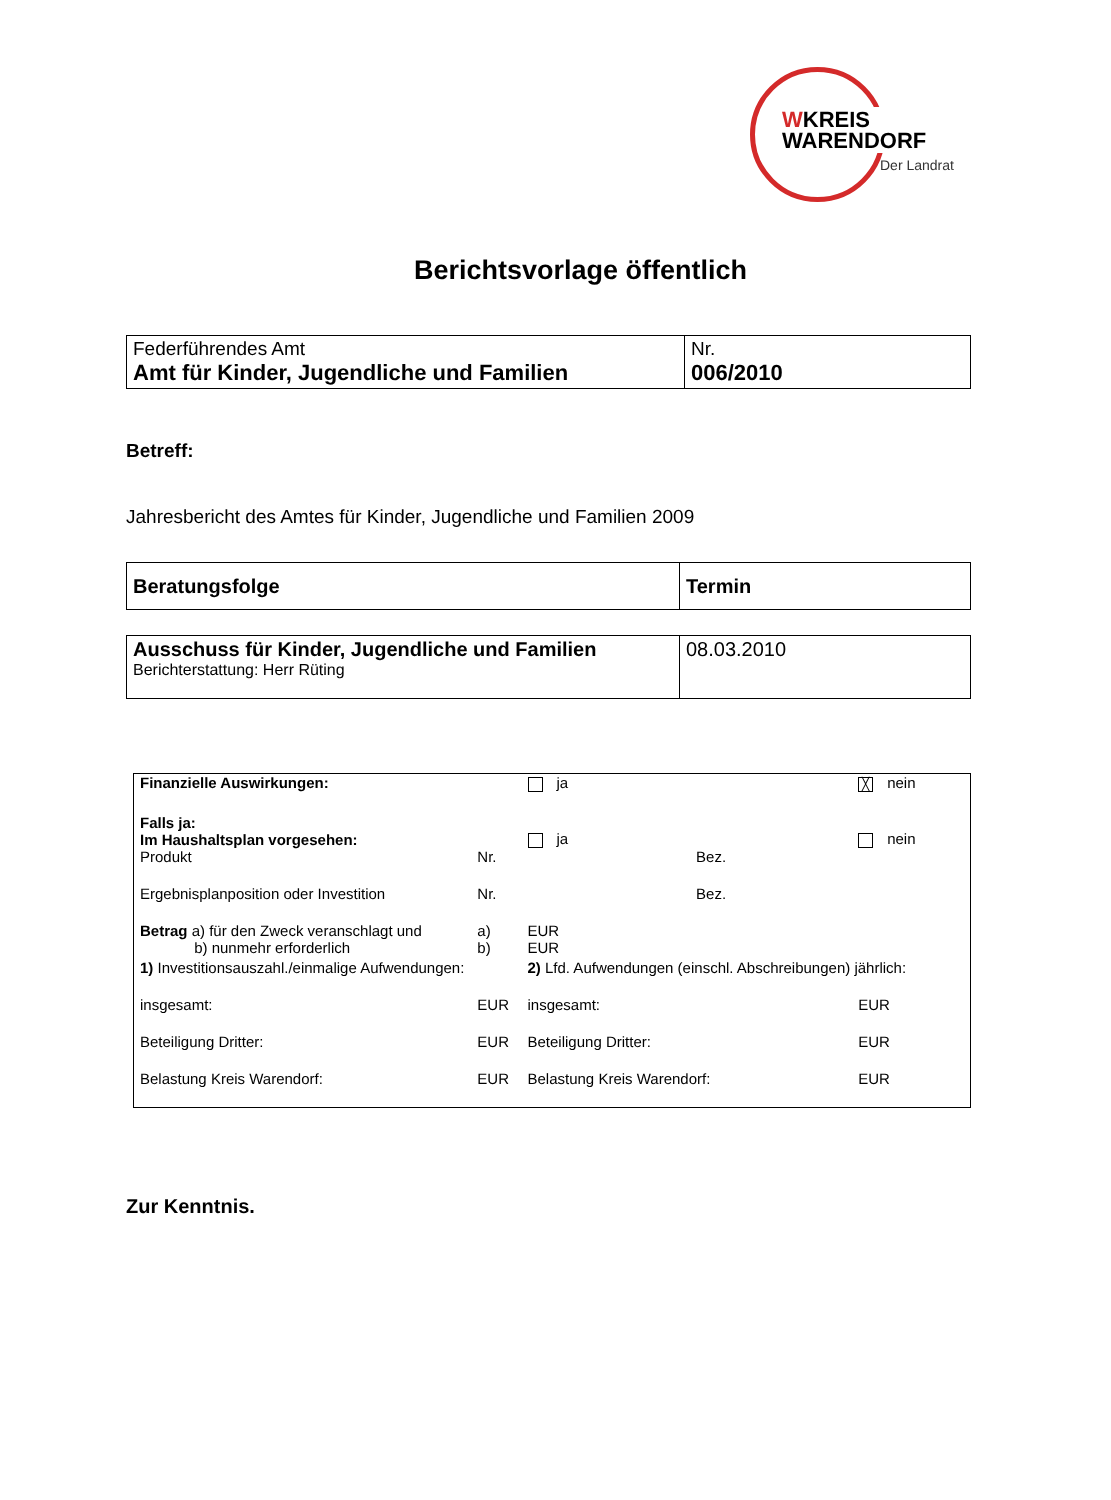WKREIS
WARENDORF
Der Landrat
Berichtsvorlage öffentlich
| Federführendes Amt Amt für Kinder, Jugendliche und Familien | Nr. 006/2010 |
Betreff:
Jahresbericht des Amtes für Kinder, Jugendliche und Familien 2009
| Beratungsfolge | Termin |
| Ausschuss für Kinder, Jugendliche und Familien Berichterstattung: Herr Rüting | 08.03.2010 |
| Finanzielle Auswirkungen: | | ja | | ╳ nein | |
| Falls ja: Im Haushaltsplan vorgesehen: | | ja | | nein | |
| Produkt | Nr. | | Bez. | | |
| Ergebnisplanposition oder Investition | Nr. | | Bez. | | |
| Betrag a) für den Zweck veranschlagt und b) nunmehr erforderlich | a) b) | EUR EUR | | | |
| 1) Investitionsauszahl./einmalige Aufwendungen: | | 2) Lfd. Aufwendungen (einschl. Abschreibungen) jährlich: | | | |
| insgesamt: | EUR | insgesamt: | | | EUR |
| Beteiligung Dritter: | EUR | Beteiligung Dritter: | | | EUR |
| Belastung Kreis Warendorf: | EUR | Belastung Kreis Warendorf: | | | EUR |
Zur Kenntnis.